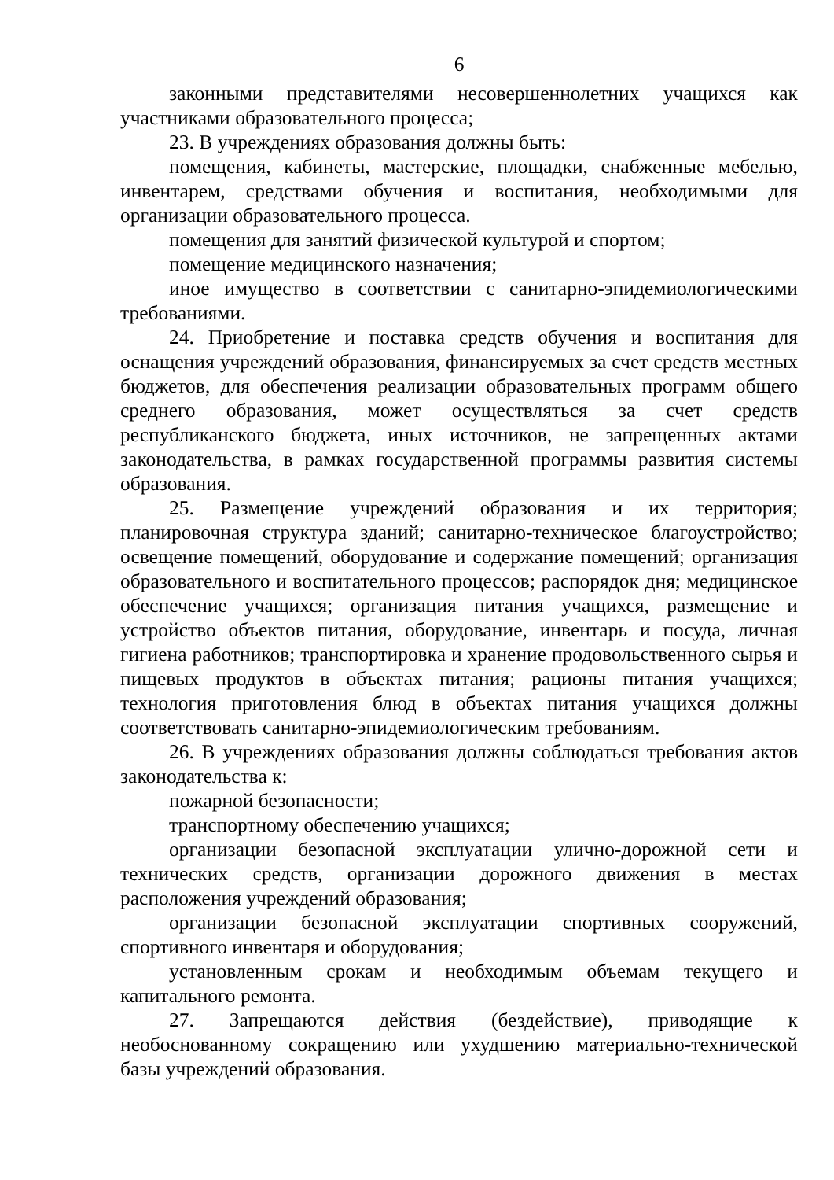6
законными представителями несовершеннолетних учащихся как участниками образовательного процесса;
23. В учреждениях образования должны быть:
помещения, кабинеты, мастерские, площадки, снабженные мебелью, инвентарем, средствами обучения и воспитания, необходимыми для организации образовательного процесса.
помещения для занятий физической культурой и спортом;
помещение медицинского назначения;
иное имущество в соответствии с санитарно-эпидемиологическими требованиями.
24. Приобретение и поставка средств обучения и воспитания для оснащения учреждений образования, финансируемых за счет средств местных бюджетов, для обеспечения реализации образовательных программ общего среднего образования, может осуществляться за счет средств республиканского бюджета, иных источников, не запрещенных актами законодательства, в рамках государственной программы развития системы образования.
25. Размещение учреждений образования и их территория; планировочная структура зданий; санитарно-техническое благоустройство; освещение помещений, оборудование и содержание помещений; организация образовательного и воспитательного процессов; распорядок дня; медицинское обеспечение учащихся; организация питания учащихся, размещение и устройство объектов питания, оборудование, инвентарь и посуда, личная гигиена работников; транспортировка и хранение продовольственного сырья и пищевых продуктов в объектах питания; рационы питания учащихся; технология приготовления блюд в объектах питания учащихся должны соответствовать санитарно-эпидемиологическим требованиям.
26. В учреждениях образования должны соблюдаться требования актов законодательства к:
пожарной безопасности;
транспортному обеспечению учащихся;
организации безопасной эксплуатации улично-дорожной сети и технических средств, организации дорожного движения в местах расположения учреждений образования;
организации безопасной эксплуатации спортивных сооружений, спортивного инвентаря и оборудования;
установленным срокам и необходимым объемам текущего и капитального ремонта.
27. Запрещаются действия (бездействие), приводящие к необоснованному сокращению или ухудшению материально-технической базы учреждений образования.